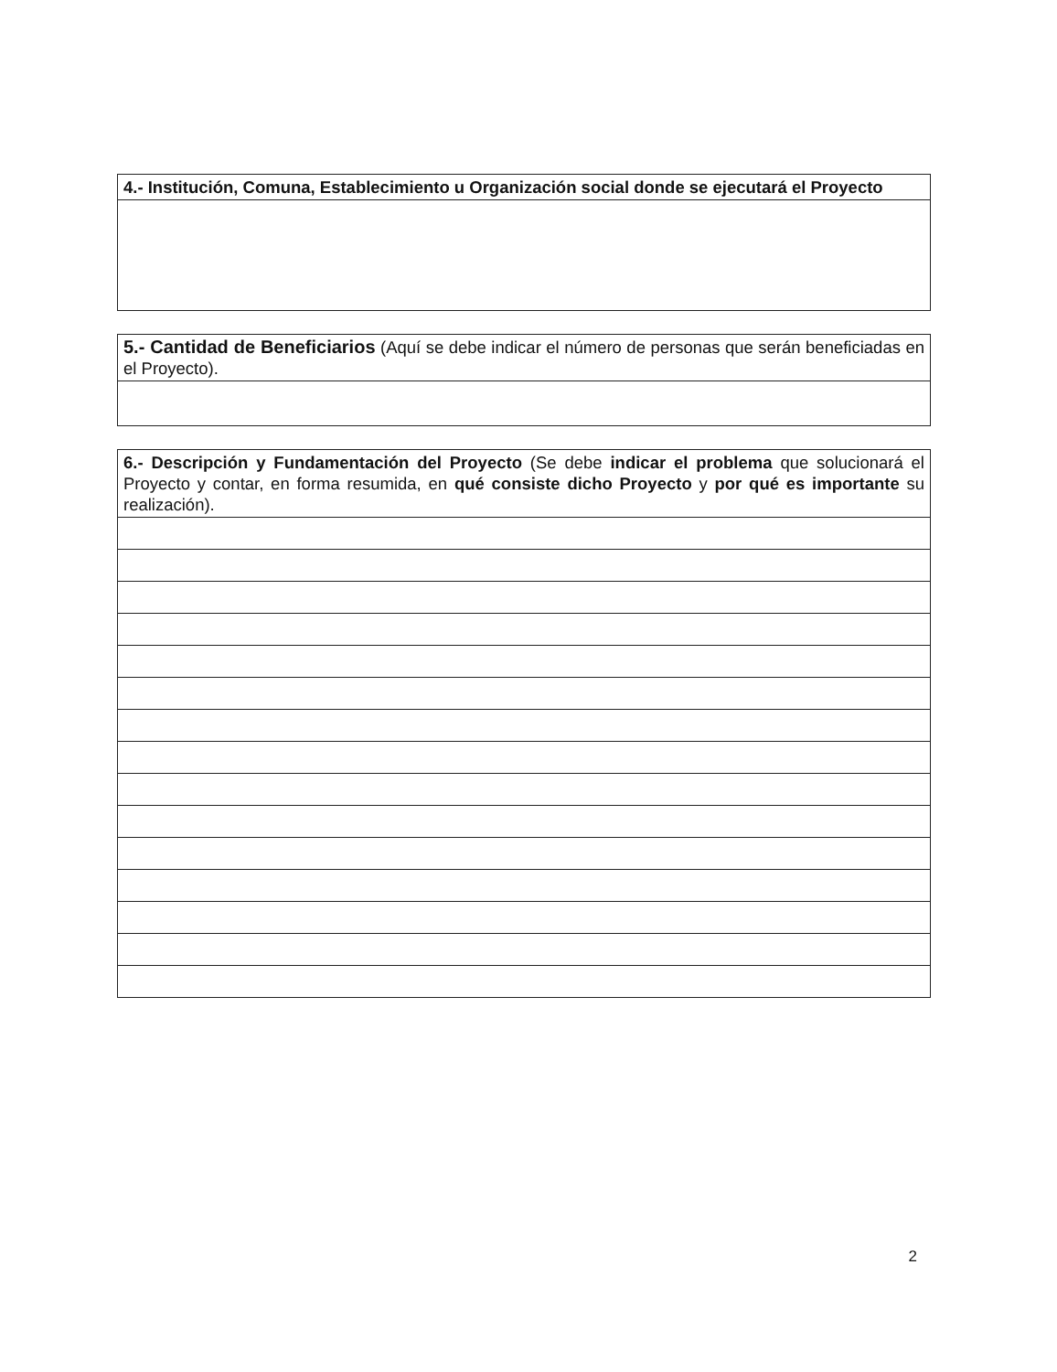| 4.- Institución, Comuna, Establecimiento u Organización social donde se ejecutará el Proyecto |
| 5.- Cantidad de Beneficiarios (Aquí se debe indicar el número de personas que serán beneficiadas en el Proyecto). |
| 6.- Descripción y Fundamentación del Proyecto (Se debe indicar el problema que solucionará el Proyecto y contar, en forma resumida, en qué consiste dicho Proyecto y por qué es importante su realización). |
2